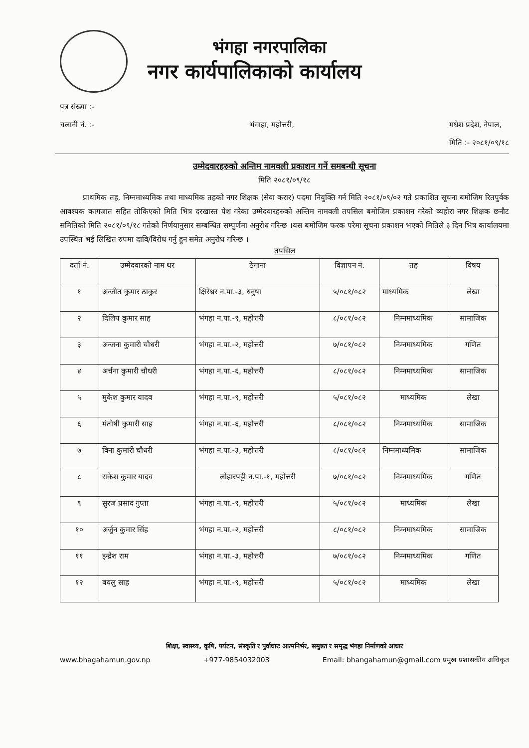भंगहा नगरपालिका
नगर कार्यपालिकाको कार्यालय
पत्र संख्या :-
चलानी नं. :-
भंगाहा, महोत्तरी,
मधेश प्रदेश, नेपाल,
मिति :- २०८१/०९/१८
उम्मेदवारहरुको अन्तिम नामवली प्रकाशन गर्ने समबन्धी सूचना
मिति २०८१/०९/१८
प्राथमिक तह, निम्नमाध्यमिक तथा माध्यमिक तहको नगर शिक्षक (सेवा करार) पदमा नियुक्ति गर्न मिति २०८१/०९/०२ गते प्रकाशित सूचना बमोजिम रितपुर्वक आवश्यक कागजात सहित तोकिएको मिति भित्र दरखास्त पेश गरेका उम्मेदवारहरुको अन्तिम नामवली तपसिल बमोजिम प्रकाशन गरेको व्यहोरा नगर शिक्षक छनौट समितिको मिति २०८१/०९/१८ गतेको निर्णयानुसार सम्बन्धित सम्पुर्णमा अनुरोध गरिन्छ ।यस बमोजिम फरक परेमा सूचना प्रकाशन भएको मितिले ३ दिन भित्र कार्यालयमा उपस्थित भई लिखित रुपमा दावि/विरोध गर्नु हुन समेत अनुरोध गरिन्छ ।
तपसिल
| दर्ता नं. | उम्मेदवारको नाम थर | ठेगाना | विज्ञापन नं. | तह | विषय |
| --- | --- | --- | --- | --- | --- |
| १ | अन्जीत कुमार ठाकुर | क्षिरेश्वर न.पा.-३, धनुषा | ५/०८१/०८२ | माध्यमिक | लेखा |
| २ | दिलिप कुमार साह | भंगहा न.पा.-९, महोत्तरी | ८/०८१/०८२ | निम्नमाध्यमिक | सामाजिक |
| ३ | अन्जना कुमारी चौधरी | भंगहा न.पा.-२, महोत्तरी | ७/०८१/०८२ | निम्नमाध्यमिक | गणित |
| ४ | अर्चना कुमारी चौधरी | भंगहा न.पा.-६, महोत्तरी | ८/०८१/०८२ | निम्नमाध्यमिक | सामाजिक |
| ५ | मुकेश कुमार यादव | भंगहा न.पा.-९, महोत्तरी | ५/०८१/०८२ | माध्यमिक | लेखा |
| ६ | मंतोषी कुमारी साह | भंगहा न.पा.-६, महोत्तरी | ८/०८१/०८२ | निम्नमाध्यमिक | सामाजिक |
| ७ | विना कुमारी चौधरी | भंगहा न.पा.-३, महोत्तरी | ८/०८१/०८२ | निम्नमाध्यमिक | सामाजिक |
| ८ | राकेश कुमार यादव | लोहारपट्टी न.पा.-१, महोत्तरी | ७/०८१/०८२ | निम्नमाध्यमिक | गणित |
| ९ | सुरज प्रसाद गुप्ता | भंगहा न.पा.-९, महोत्तरी | ५/०८१/०८२ | माध्यमिक | लेखा |
| १० | अर्जुन कुमार सिंह | भंगहा न.पा.-२, महोत्तरी | ८/०८१/०८२ | निम्नमाध्यमिक | सामाजिक |
| ११ | इन्द्रेश राम | भंगहा न.पा.-३, महोत्तरी | ७/०८१/०८२ | निम्नमाध्यमिक | गणित |
| १२ | बवलु साह | भंगहा न.पा.-९, महोत्तरी | ५/०८१/०८२ | माध्यमिक | लेखा |
शिक्षा, स्वास्थ्य, कृषि, पर्यटन, संस्कृति र पुर्वाधारः आत्मनिर्भर, समुन्नत र समृद्ध भंगहा निर्माणको आधार
www.bhagahamun.gov.np +977-9854032003 Email: bhangahamun@gmail.com प्रमुख प्रशासकीय अधिकृत